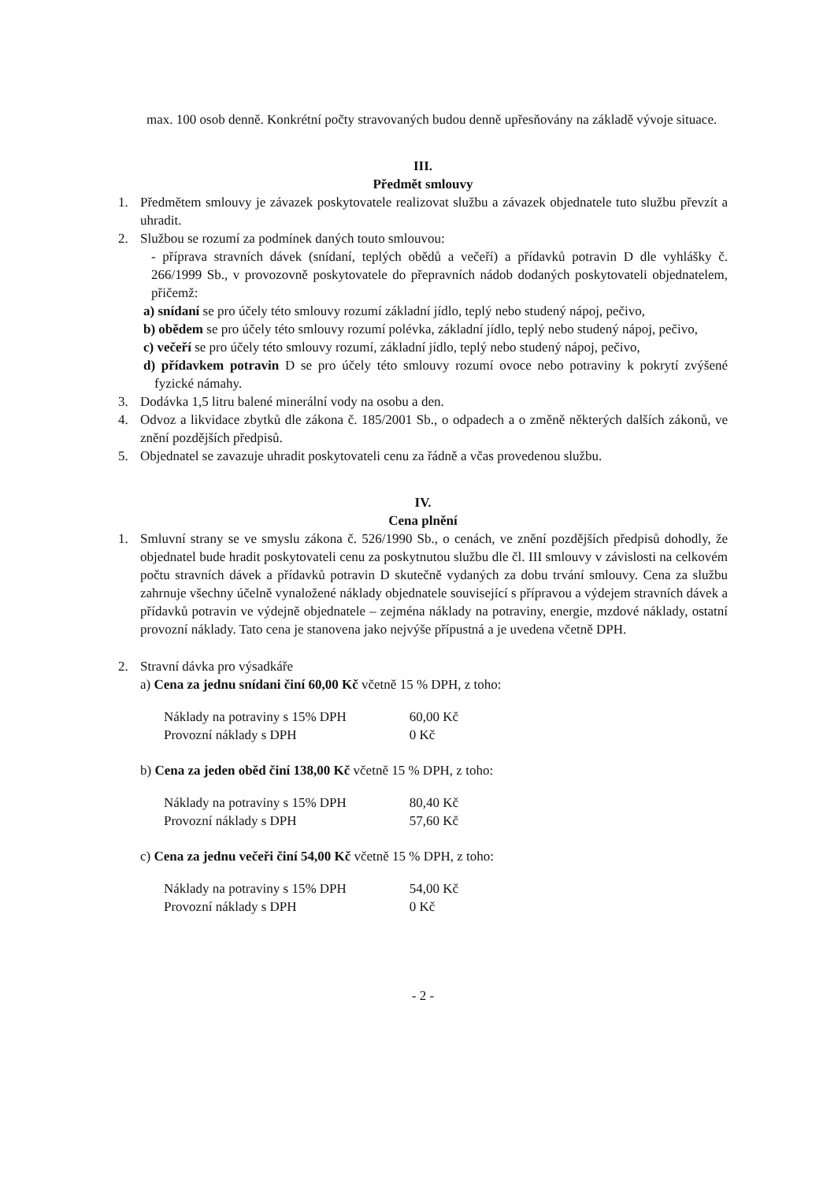max. 100 osob denně. Konkrétní počty stravovaných budou denně upřesňovány na základě vývoje situace.
III.
Předmět smlouvy
1. Předmětem smlouvy je závazek poskytovatele realizovat službu a závazek objednatele tuto službu převzít a uhradit.
2. Službou se rozumí za podmínek daných touto smlouvou:
- příprava stravních dávek (snídaní, teplých obědů a večeří) a přídavků potravin D dle vyhlášky č. 266/1999 Sb., v provozovně poskytovatele do přepravních nádob dodaných poskytovateli objednatelem, přičemž:
a) snídaní se pro účely této smlouvy rozumí základní jídlo, teplý nebo studený nápoj, pečivo,
b) obědem se pro účely této smlouvy rozumí polévka, základní jídlo, teplý nebo studený nápoj, pečivo,
c) večeří se pro účely této smlouvy rozumí, základní jídlo, teplý nebo studený nápoj, pečivo,
d) přídavkem potravin D se pro účely této smlouvy rozumí ovoce nebo potraviny k pokrytí zvýšené fyzické námahy.
3. Dodávka 1,5 litru balené minerální vody na osobu a den.
4. Odvoz a likvidace zbytků dle zákona č. 185/2001 Sb., o odpadech a o změně některých dalších zákonů, ve znění pozdějších předpisů.
5. Objednatel se zavazuje uhradit poskytovateli cenu za řádně a včas provedenou službu.
IV.
Cena plnění
1. Smluvní strany se ve smyslu zákona č. 526/1990 Sb., o cenách, ve znění pozdějších předpisů dohodly, že objednatel bude hradit poskytovateli cenu za poskytnutou službu dle čl. III smlouvy v závislosti na celkovém počtu stravních dávek a přídavků potravin D skutečně vydaných za dobu trvání smlouvy. Cena za službu zahrnuje všechny účelně vynaložené náklady objednatele související s přípravou a výdejem stravních dávek a přídavků potravin ve výdejně objednatele – zejména náklady na potraviny, energie, mzdové náklady, ostatní provozní náklady. Tato cena je stanovena jako nejvýše přípustná a je uvedena včetně DPH.
2. Stravní dávka pro výsadkáře
a) Cena za jednu snídani činí 60,00 Kč včetně 15 % DPH, z toho:
| Náklady na potraviny s 15% DPH | 60,00 Kč |
| Provozní náklady s DPH | 0 Kč |
b) Cena za jeden oběd činí 138,00 Kč včetně 15 % DPH, z toho:
| Náklady na potraviny s 15% DPH | 80,40 Kč |
| Provozní náklady s DPH | 57,60 Kč |
c) Cena za jednu večeři činí 54,00 Kč včetně 15 % DPH, z toho:
| Náklady na potraviny s 15% DPH | 54,00 Kč |
| Provozní náklady s DPH | 0 Kč |
- 2 -